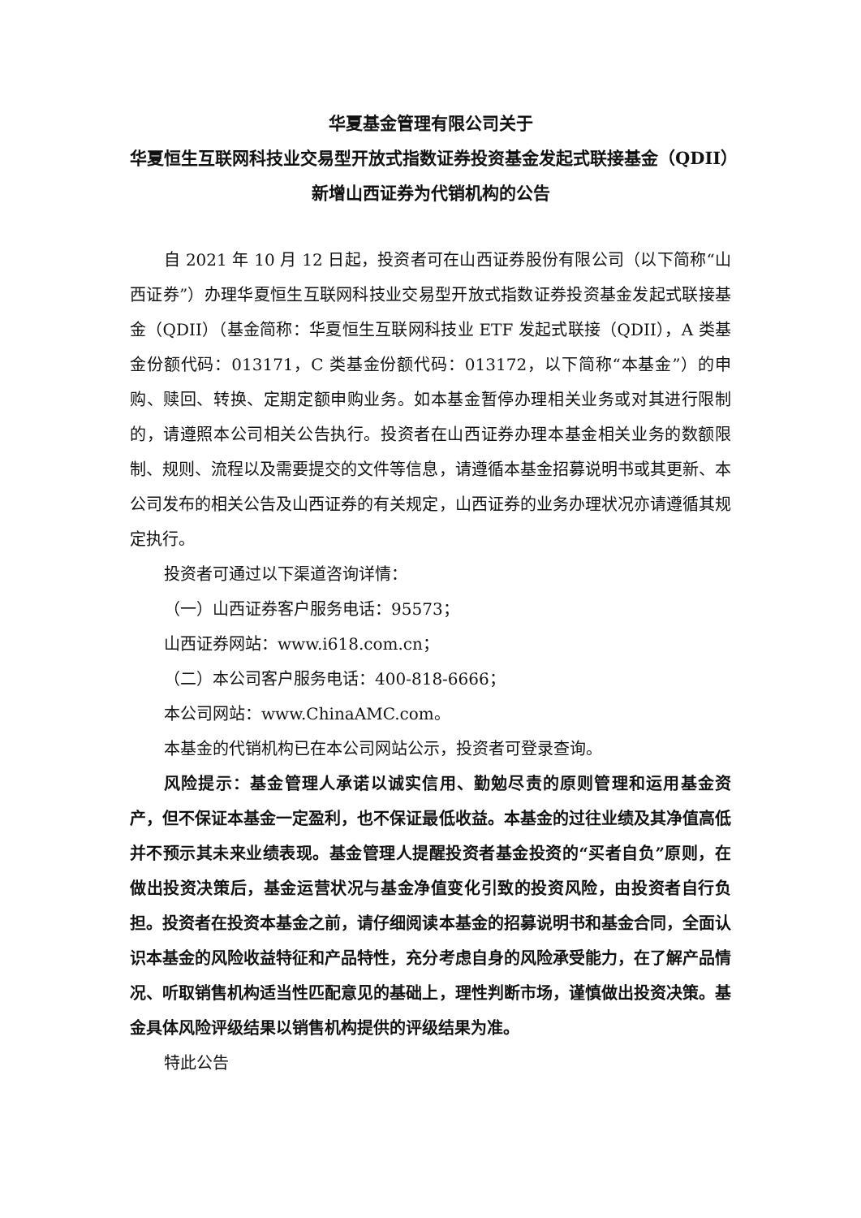华夏基金管理有限公司关于
华夏恒生互联网科技业交易型开放式指数证券投资基金发起式联接基金（QDII）
新增山西证券为代销机构的公告
自 2021 年 10 月 12 日起，投资者可在山西证券股份有限公司（以下简称“山西证券”）办理华夏恒生互联网科技业交易型开放式指数证券投资基金发起式联接基金（QDII）（基金简称：华夏恒生互联网科技业 ETF 发起式联接（QDII），A 类基金份额代码：013171，C 类基金份额代码：013172，以下简称“本基金”）的申购、赎回、转换、定期定额申购业务。如本基金暂停办理相关业务或对其进行限制的，请遵照本公司相关公告执行。投资者在山西证券办理本基金相关业务的数额限制、规则、流程以及需要提交的文件等信息，请遵循本基金招募说明书或其更新、本公司发布的相关公告及山西证券的有关规定，山西证券的业务办理状况亦请遵循其规定执行。
投资者可通过以下渠道咨询详情：
（一）山西证券客户服务电话：95573；
山西证券网站：www.i618.com.cn；
（二）本公司客户服务电话：400-818-6666；
本公司网站：www.ChinaAMC.com。
本基金的代销机构已在本公司网站公示，投资者可登录查询。
风险提示：基金管理人承诺以诚实信用、勤勉尽责的原则管理和运用基金资产，但不保证本基金一定盈利，也不保证最低收益。本基金的过往业绩及其净值高低并不预示其未来业绩表现。基金管理人提醒投资者基金投资的“买者自负”原则，在做出投资决策后，基金运营状况与基金净值变化引致的投资风险，由投资者自行负担。投资者在投资本基金之前，请仔细阅读本基金的招募说明书和基金合同，全面认识本基金的风险收益特征和产品特性，充分考虑自身的风险承受能力，在了解产品情况、听取销售机构适当性匹配意见的基础上，理性判断市场，谨慎做出投资决策。基金具体风险评级结果以销售机构提供的评级结果为准。
特此公告